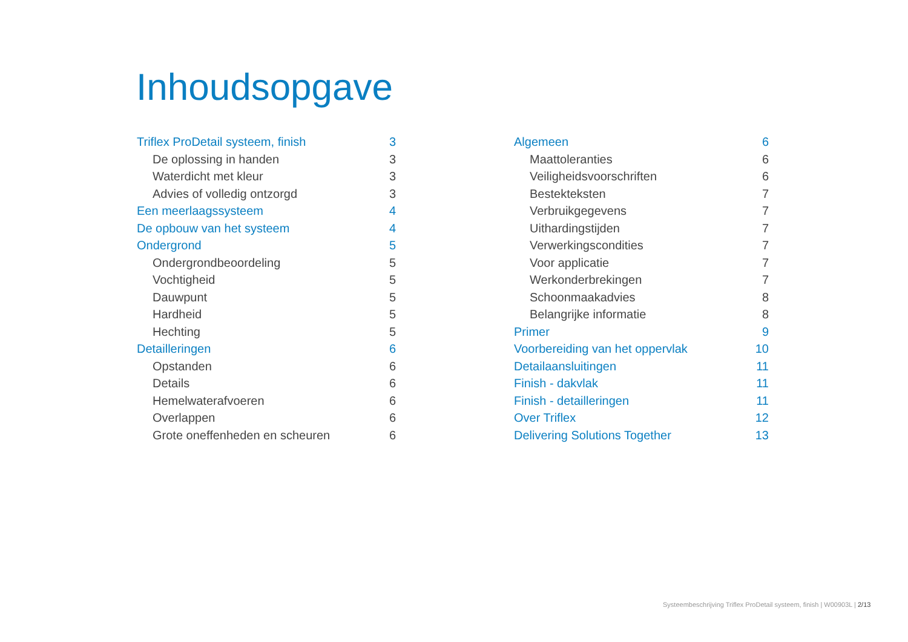Inhoudsopgave
Triflex ProDetail systeem, finish 3
De oplossing in handen 3
Waterdicht met kleur 3
Advies of volledig ontzorgd 3
Een meerlaagssysteem 4
De opbouw van het systeem 4
Ondergrond 5
Ondergrondbeoordeling 5
Vochtigheid 5
Dauwpunt 5
Hardheid 5
Hechting 5
Detailleringen 6
Opstanden 6
Details 6
Hemelwaterafvoeren 6
Overlappen 6
Grote oneffenheden en scheuren 6
Algemeen 6
Maattoleranties 6
Veiligheidsvoorschriften 6
Bestekteksten 7
Verbruikgegevens 7
Uithardingstijden 7
Verwerkingscondities 7
Voor applicatie 7
Werkonderbrekingen 7
Schoonmaakadvies 8
Belangrijke informatie 8
Primer 9
Voorbereiding van het oppervlak 10
Detailaansluitingen 11
Finish - dakvlak 11
Finish - detailleringen 11
Over Triflex 12
Delivering Solutions Together 13
Systeembeschrijving Triflex ProDetail systeem, finish | W00903L | 2/13